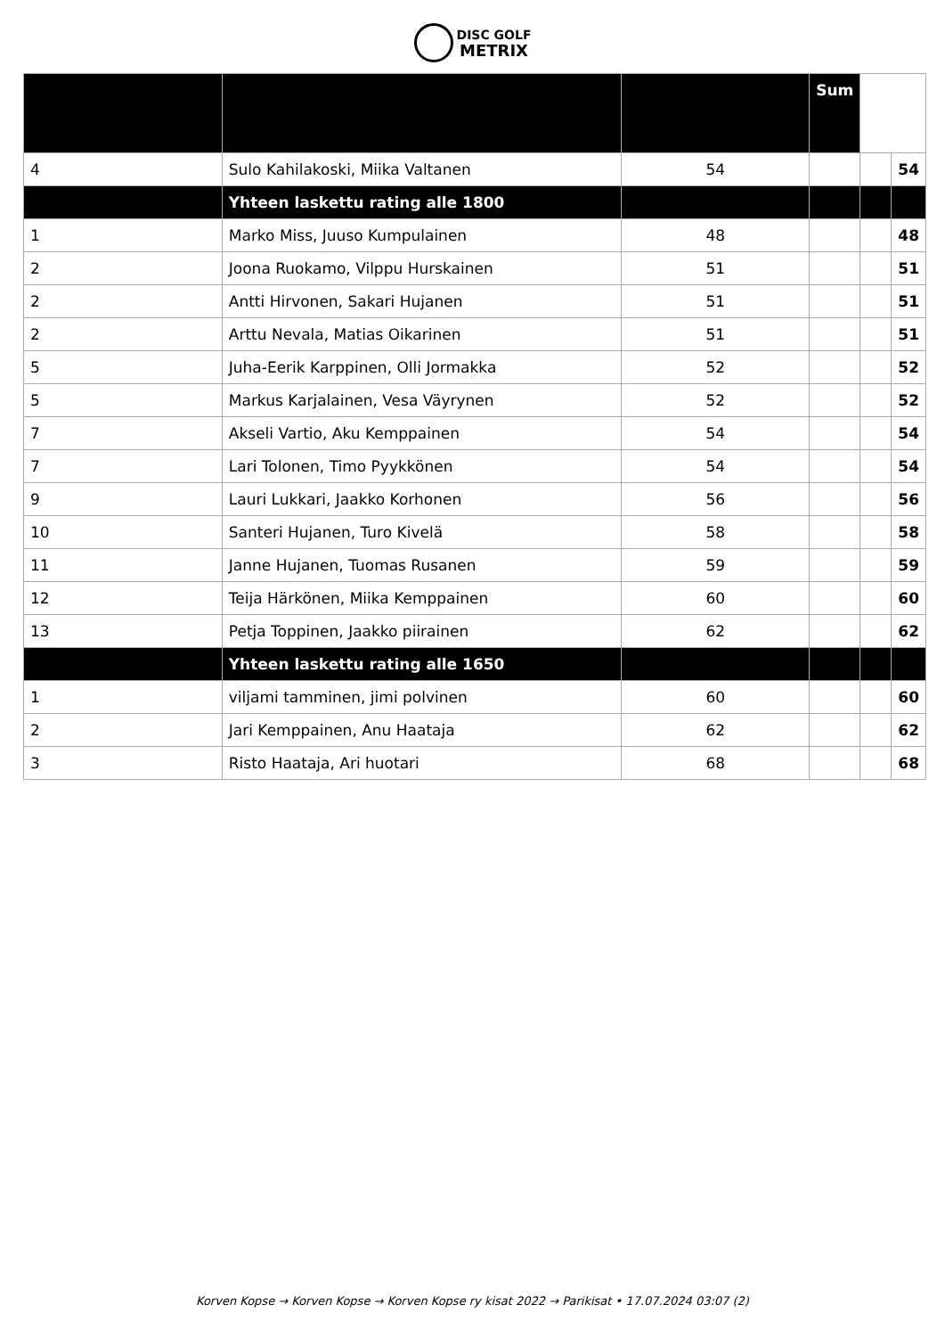DISC GOLF
METRIX
| | | | Sum | | |
| --- | --- | --- | --- | --- | --- |
| 4 | Sulo Kahilakoski, Miika Valtanen | 54 | | | 54 |
| | Yhteen laskettu rating alle 1800 | | | | |
| 1 | Marko Miss, Juuso Kumpulainen | 48 | | | 48 |
| 2 | Joona Ruokamo, Vilppu Hurskainen | 51 | | | 51 |
| 2 | Antti Hirvonen, Sakari Hujanen | 51 | | | 51 |
| 2 | Arttu Nevala, Matias Oikarinen | 51 | | | 51 |
| 5 | Juha-Eerik Karppinen, Olli Jormakka | 52 | | | 52 |
| 5 | Markus Karjalainen, Vesa Väyrynen | 52 | | | 52 |
| 7 | Akseli Vartio, Aku Kemppainen | 54 | | | 54 |
| 7 | Lari Tolonen, Timo Pyykkönen | 54 | | | 54 |
| 9 | Lauri Lukkari, Jaakko Korhonen | 56 | | | 56 |
| 10 | Santeri Hujanen, Turo Kivelä | 58 | | | 58 |
| 11 | Janne Hujanen, Tuomas Rusanen | 59 | | | 59 |
| 12 | Teija Härkönen, Miika Kemppainen | 60 | | | 60 |
| 13 | Petja Toppinen, Jaakko piirainen | 62 | | | 62 |
| | Yhteen laskettu rating alle 1650 | | | | |
| 1 | viljami tamminen, jimi polvinen | 60 | | | 60 |
| 2 | Jari Kemppainen, Anu Haataja | 62 | | | 62 |
| 3 | Risto Haataja, Ari huotari | 68 | | | 68 |
Korven Kopse → Korven Kopse → Korven Kopse ry kisat 2022 → Parikisat • 17.07.2024 03:07 (2)